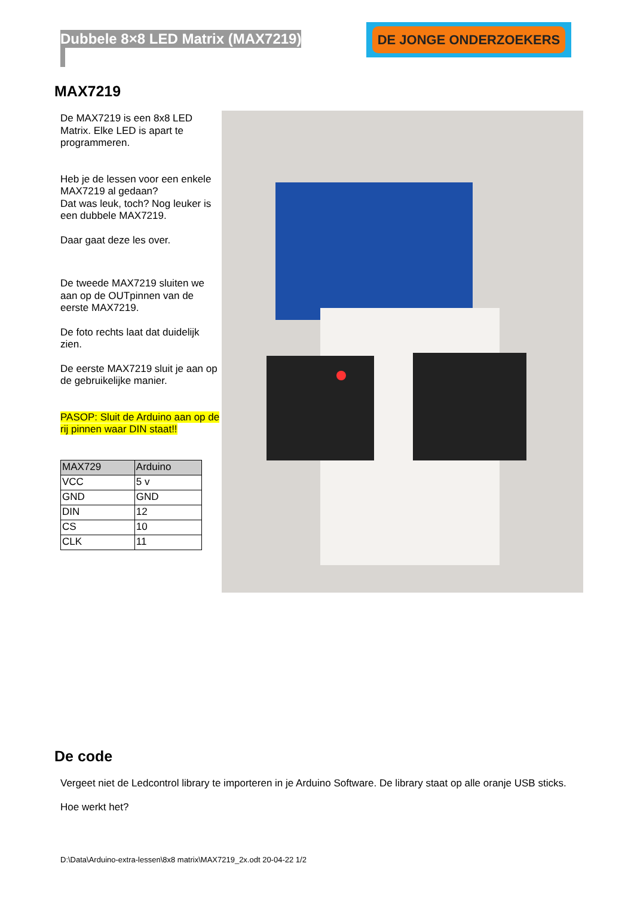Dubbele 8×8 LED Matrix (MAX7219)
DE JONGE ONDERZOEKERS
MAX7219
De MAX7219 is een 8x8 LED Matrix. Elke LED is apart te programmeren.
Heb je de lessen voor een enkele MAX7219 al gedaan?
Dat was leuk, toch? Nog leuker is een dubbele MAX7219.
Daar gaat deze les over.
De tweede MAX7219 sluiten we aan op de OUTpinnen van de eerste MAX7219.
De foto rechts laat dat duidelijk zien.
De eerste MAX7219 sluit je aan op de gebruikelijke manier.
PASOP: Sluit de Arduino aan op de rij pinnen waar DIN staat!!
| MAX729 | Arduino |
| --- | --- |
| VCC | 5 v |
| GND | GND |
| DIN | 12 |
| CS | 10 |
| CLK | 11 |
De code
Vergeet niet de Ledcontrol library te importeren in je Arduino Software. De library staat op alle oranje USB sticks.
Hoe werkt het?
D:\Data\Arduino-extra-lessen\8x8 matrix\MAX7219_2x.odt 20-04-22 1/2